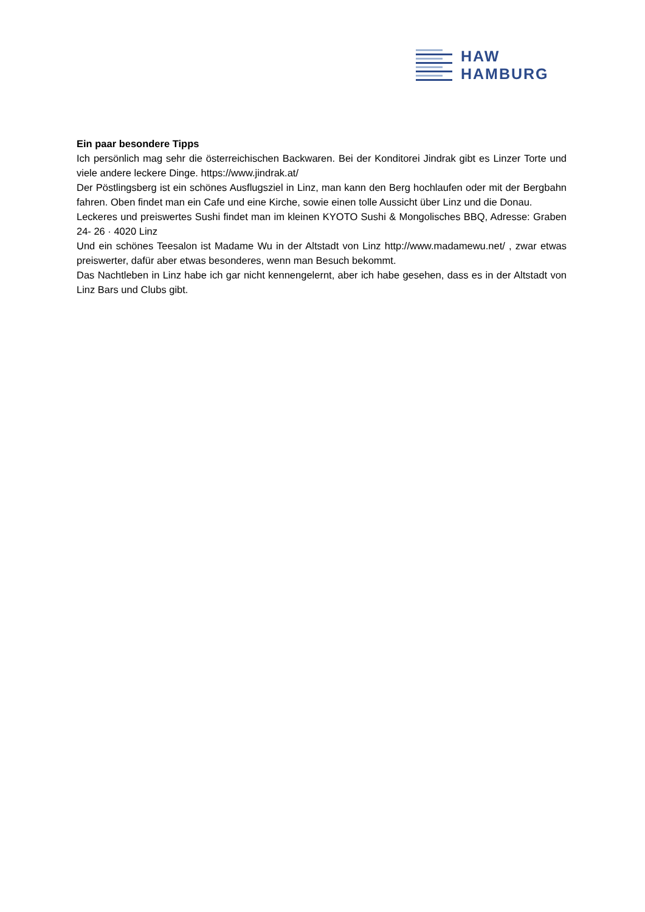HAW
HAMBURG
Ein paar besondere Tipps
Ich persönlich mag sehr die österreichischen Backwaren. Bei der Konditorei Jindrak gibt es Linzer Torte und viele andere leckere Dinge. https://www.jindrak.at/
Der Pöstlingsberg ist ein schönes Ausflugsziel in Linz, man kann den Berg hochlaufen oder mit der Bergbahn fahren. Oben findet man ein Cafe und eine Kirche, sowie einen tolle Aussicht über Linz und die Donau.
Leckeres und preiswertes Sushi findet man im kleinen KYOTO Sushi & Mongolisches BBQ, Adresse: Graben 24- 26 · 4020 Linz
Und ein schönes Teesalon ist Madame Wu in der Altstadt von Linz http://www.madamewu.net/ , zwar etwas preiswerter, dafür aber etwas besonderes, wenn man Besuch bekommt.
Das Nachtleben in Linz habe ich gar nicht kennengelernt, aber ich habe gesehen, dass es in der Altstadt von Linz Bars und Clubs gibt.